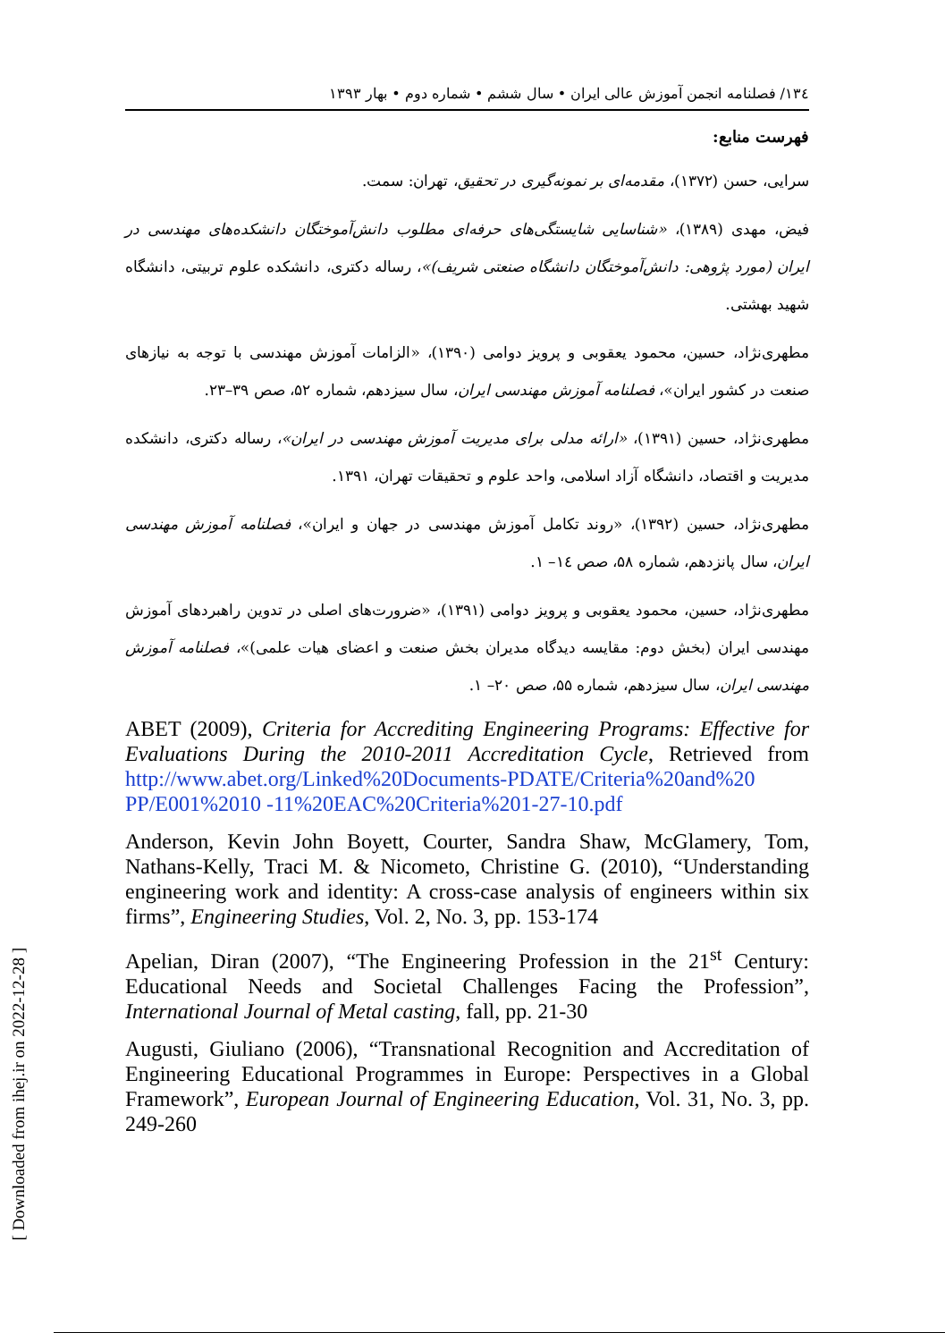۱۳٤/ فصلنامه انجمن آموزش عالی ایران • سال ششم • شماره دوم • بهار ۱۳۹۳
فهرست منابع:
سرایی، حسن (۱۳۷۲)، مقدمه‌ای بر نمونه‌گیری در تحقیق، تهران: سمت.
فیض، مهدی (۱۳۸۹)، «شناسایی شایستگی‌های حرفه‌ای مطلوب دانش‌آموختگان دانشکده‌های مهندسی در ایران (مورد پژوهی: دانش‌آموختگان دانشگاه صنعتی شریف)»، رساله دکتری، دانشکده علوم تربیتی، دانشگاه شهید بهشتی.
مطهری‌نژاد، حسین، محمود یعقوبی و پرویز دوامی (۱۳۹۰)، «الزامات آموزش مهندسی با توجه به نیازهای صنعت در کشور ایران»، فصلنامه آموزش مهندسی ایران، سال سیزدهم، شماره ۵۲، صص ۳۹–۲۳.
مطهری‌نژاد، حسین (۱۳۹۱)، «ارائه مدلی برای مدیریت آموزش مهندسی در ایران»، رساله دکتری، دانشکده مدیریت و اقتصاد، دانشگاه آزاد اسلامی، واحد علوم و تحقیقات تهران، ۱۳۹۱.
مطهری‌نژاد، حسین (۱۳۹۲)، «روند تکامل آموزش مهندسی در جهان و ایران»، فصلنامه آموزش مهندسی ایران، سال پانزدهم، شماره ۵۸، صص ۱٤– ۱.
مطهری‌نژاد، حسین، محمود یعقوبی و پرویز دوامی (۱۳۹۱)، «ضرورت‌های اصلی در تدوین راهبردهای آموزش مهندسی ایران (بخش دوم: مقایسه دیدگاه مدیران بخش صنعت و اعضای هیات علمی)»، فصلنامه آموزش مهندسی ایران، سال سیزدهم، شماره ۵۵، صص ۲۰– ۱.
ABET (2009), Criteria for Accrediting Engineering Programs: Effective for Evaluations During the 2010-2011 Accreditation Cycle, Retrieved from http://www.abet.org/Linked%20Documents-PDATE/Criteria%20and%20 PP/E001%2010 -11%20EAC%20Criteria%201-27-10.pdf
Anderson, Kevin John Boyett, Courter, Sandra Shaw, McGlamery, Tom, Nathans-Kelly, Traci M. & Nicometo, Christine G. (2010), “Understanding engineering work and identity: A cross-case analysis of engineers within six firms”, Engineering Studies, Vol. 2, No. 3, pp. 153-174
Apelian, Diran (2007), “The Engineering Profession in the 21<sup>st</sup> Century: Educational Needs and Societal Challenges Facing the Profession”, International Journal of Metal casting, fall, pp. 21-30
Augusti, Giuliano (2006), “Transnational Recognition and Accreditation of Engineering Educational Programmes in Europe: Perspectives in a Global Framework”, European Journal of Engineering Education, Vol. 31, No. 3, pp. 249-260
[ Downloaded from ihej.ir on 2022-12-28 ]